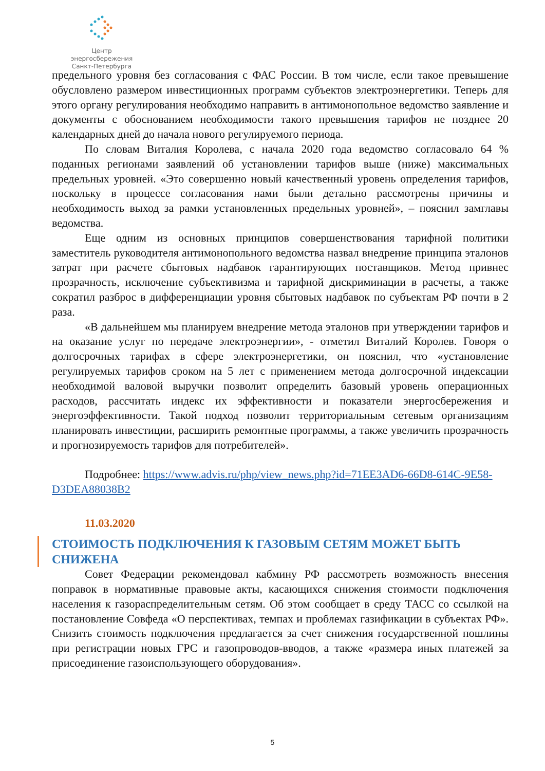Центр энергосбережения
Санкт-Петербурга
предельного уровня без согласования с ФАС России. В том числе, если такое превышение обусловлено размером инвестиционных программ субъектов электроэнергетики. Теперь для этого органу регулирования необходимо направить в антимонопольное ведомство заявление и документы с обоснованием необходимости такого превышения тарифов не позднее 20 календарных дней до начала нового регулируемого периода.
По словам Виталия Королева, с начала 2020 года ведомство согласовало 64 % поданных регионами заявлений об установлении тарифов выше (ниже) максимальных предельных уровней. «Это совершенно новый качественный уровень определения тарифов, поскольку в процессе согласования нами были детально рассмотрены причины и необходимость выход за рамки установленных предельных уровней», – пояснил замглавы ведомства.
Еще одним из основных принципов совершенствования тарифной политики заместитель руководителя антимонопольного ведомства назвал внедрение принципа эталонов затрат при расчете сбытовых надбавок гарантирующих поставщиков. Метод привнес прозрачность, исключение субъективизма и тарифной дискриминации в расчеты, а также сократил разброс в дифференциации уровня сбытовых надбавок по субъектам РФ почти в 2 раза.
«В дальнейшем мы планируем внедрение метода эталонов при утверждении тарифов и на оказание услуг по передаче электроэнергии», - отметил Виталий Королев. Говоря о долгосрочных тарифах в сфере электроэнергетики, он пояснил, что «установление регулируемых тарифов сроком на 5 лет с применением метода долгосрочной индексации необходимой валовой выручки позволит определить базовый уровень операционных расходов, рассчитать индекс их эффективности и показатели энергосбережения и энергоэффективности. Такой подход позволит территориальным сетевым организациям планировать инвестиции, расширить ремонтные программы, а также увеличить прозрачность и прогнозируемость тарифов для потребителей».
Подробнее: https://www.advis.ru/php/view_news.php?id=71EE3AD6-66D8-614C-9E58-D3DEA88038B2
11.03.2020
СТОИМОСТЬ ПОДКЛЮЧЕНИЯ К ГАЗОВЫМ СЕТЯМ МОЖЕТ БЫТЬ СНИЖЕНА
Совет Федерации рекомендовал кабмину РФ рассмотреть возможность внесения поправок в нормативные правовые акты, касающихся снижения стоимости подключения населения к газораспределительным сетям. Об этом сообщает в среду ТАСС со ссылкой на постановление Совфеда «О перспективах, темпах и проблемах газификации в субъектах РФ». Снизить стоимость подключения предлагается за счет снижения государственной пошлины при регистрации новых ГРС и газопроводов-вводов, а также «размера иных платежей за присоединение газоиспользующего оборудования».
5